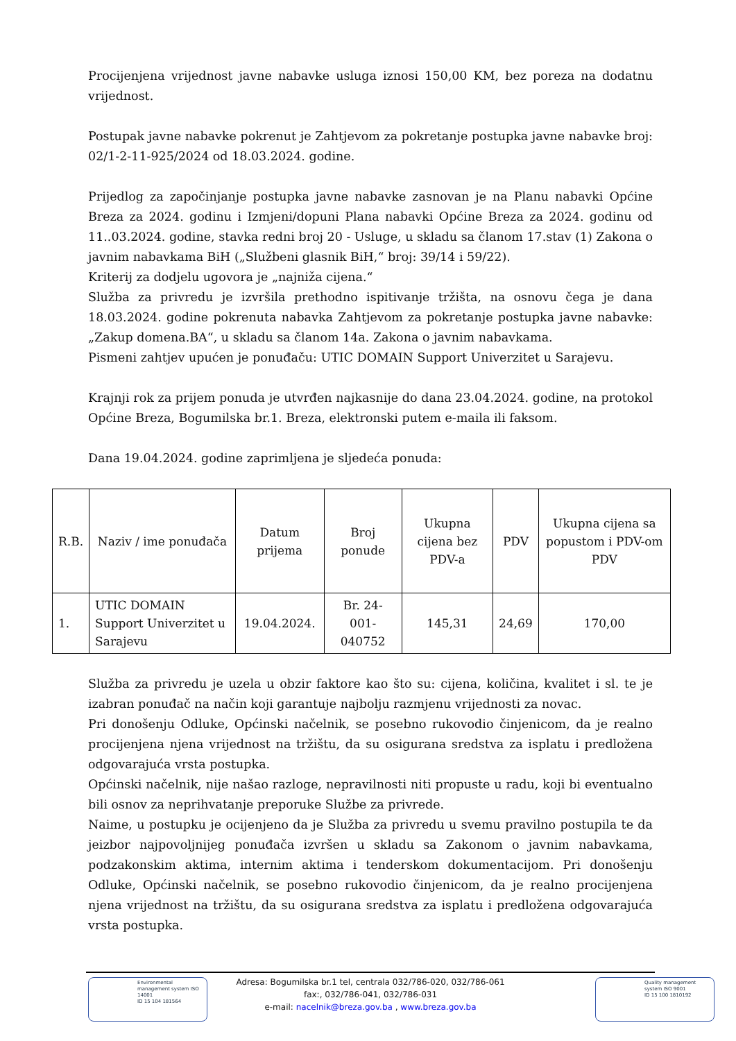Procijenjena vrijednost javne nabavke usluga iznosi 150,00 KM, bez poreza na dodatnu vrijednost.
Postupak javne nabavke pokrenut je Zahtjevom za pokretanje postupka javne nabavke broj: 02/1-2-11-925/2024 od 18.03.2024. godine.
Prijedlog za započinjanje postupka javne nabavke zasnovan je na Planu nabavki Općine Breza za 2024. godinu i Izmjeni/dopuni Plana nabavki Općine Breza za 2024. godinu od 11..03.2024. godine, stavka redni broj 20 - Usluge, u skladu sa članom 17.stav (1) Zakona o javnim nabavkama BiH („Službeni glasnik BiH,“ broj: 39/14 i 59/22).
Kriterij za dodjelu ugovora je „najniža cijena.“
Služba za privredu je izvršila prethodno ispitivanje tržišta, na osnovu čega je dana 18.03.2024. godine pokrenuta nabavka Zahtjevom za pokretanje postupka javne nabavke: „Zakup domena.BA“, u skladu sa članom 14a. Zakona o javnim nabavkama.
Pismeni zahtjev upućen je ponuđaču: UTIC DOMAIN Support Univerzitet u Sarajevu.
Krajnji rok za prijem ponuda je utvrđen najkasnije do dana 23.04.2024. godine, na protokol Općine Breza, Bogumilska br.1. Breza, elektronski putem e-maila ili faksom.
Dana 19.04.2024. godine zaprimljena je sljedeća ponuda:
| R.B. | Naziv / ime ponuđača | Datum prijema | Broj ponude | Ukupna cijena bez PDV-a | PDV | Ukupna cijena sa popustom i PDV-om PDV |
| 1. | UTIC DOMAIN Support Univerzitet u Sarajevu | 19.04.2024. | Br. 24-001-040752 | 145,31 | 24,69 | 170,00 |
Služba za privredu je uzela u obzir faktore kao što su: cijena, količina, kvalitet i sl. te je izabran ponuđač na način koji garantuje najbolju razmjenu vrijednosti za novac.
Pri donošenju Odluke, Općinski načelnik, se posebno rukovodio činjenicom, da je realno procijenjena njena vrijednost na tržištu, da su osigurana sredstva za isplatu i predložena odgovarajuća vrsta postupka.
Općinski načelnik, nije našao razloge, nepravilnosti niti propuste u radu, koji bi eventualno bili osnov za neprihvatanje preporuke Službe za privrede.
Naime, u postupku je ocijenjeno da je Služba za privredu u svemu pravilno postupila te da jeizbor najpovoljnijeg ponuđača izvršen u skladu sa Zakonom o javnim nabavkama, podzakonskim aktima, internim aktima i tenderskom dokumentacijom. Pri donošenju Odluke, Općinski načelnik, se posebno rukovodio činjenicom, da je realno procijenjena njena vrijednost na tržištu, da su osigurana sredstva za isplatu i predložena odgovarajuća vrsta postupka.
Adresa: Bogumilska br.1 tel, centrala 032/786-020, 032/786-061
fax:, 032/786-041, 032/786-031
e-mail: nacelnik@breza.gov.ba , www.breza.gov.ba
Environmental management system ISO 14001
ID 15 104 181564
Quality management system ISO 9001
ID 15 100 1810192